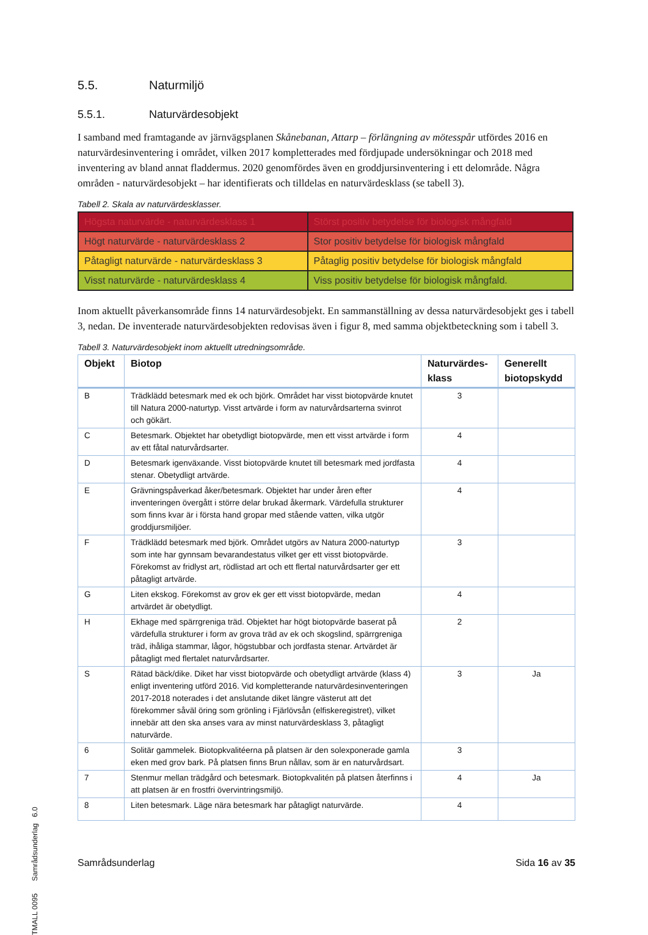5.5. Naturmiljö
5.5.1. Naturvärdesobjekt
I samband med framtagande av järnvägsplanen Skånebanan, Attarp – förlängning av mötesspår utfördes 2016 en naturvärdesinventering i området, vilken 2017 kompletterades med fördjupade undersökningar och 2018 med inventering av bland annat fladdermus. 2020 genomfördes även en groddjursinventering i ett delområde. Några områden - naturvärdesobjekt – har identifierats och tilldelas en naturvärdesklass (se tabell 3).
Tabell 2. Skala av naturvärdesklasser.
| Högsta naturvärde - naturvärdesklass 1 | Störst positiv betydelse för biologisk mångfald |
| Högt naturvärde - naturvärdesklass 2 | Stor positiv betydelse för biologisk mångfald |
| Påtagligt naturvärde - naturvärdesklass 3 | Påtaglig positiv betydelse för biologisk mångfald |
| Visst naturvärde - naturvärdesklass 4 | Viss positiv betydelse för biologisk mångfald. |
Inom aktuellt påverkansområde finns 14 naturvärdesobjekt. En sammanställning av dessa naturvärdesobjekt ges i tabell 3, nedan. De inventerade naturvärdesobjekten redovisas även i figur 8, med samma objektbeteckning som i tabell 3.
Tabell 3. Naturvärdesobjekt inom aktuellt utredningsområde.
| Objekt | Biotop | Naturvärdes-klass | Generellt biotopskydd |
| --- | --- | --- | --- |
| B | Trädklädd betesmark med ek och björk. Området har visst biotopvärde knutet till Natura 2000-naturtyp. Visst artvärde i form av naturvårdsarterna svinrot och gökärt. | 3 | |
| C | Betesmark. Objektet har obetydligt biotopvärde, men ett visst artvärde i form av ett fåtal naturvårdsarter. | 4 | |
| D | Betesmark igenväxande. Visst biotopvärde knutet till betesmark med jordfasta stenar. Obetydligt artvärde. | 4 | |
| E | Grävningspåverkad åker/betesmark. Objektet har under åren efter inventeringen övergått i större delar brukad åkermark. Värdefulla strukturer som finns kvar är i första hand gropar med stående vatten, vilka utgör groddjursmiljöer. | 4 | |
| F | Trädklädd betesmark med björk. Området utgörs av Natura 2000-naturtyp som inte har gynnsam bevarandestatus vilket ger ett visst biotopvärde. Förekomst av fridlyst art, rödlistad art och ett flertal naturvårdsarter ger ett påtagligt artvärde. | 3 | |
| G | Liten ekskog. Förekomst av grov ek ger ett visst biotopvärde, medan artvärdet är obetydligt. | 4 | |
| H | Ekhage med spärrgreniga träd. Objektet har högt biotopvärde baserat på värdefulla strukturer i form av grova träd av ek och skogslind, spärrgreniga träd, ihåliga stammar, lågor, högstubbar och jordfasta stenar. Artvärdet är påtagligt med flertalet naturvårdsarter. | 2 | |
| S | Rätad bäck/dike. Diket har visst biotopvärde och obetydligt artvärde (klass 4) enligt inventering utförd 2016. Vid kompletterande naturvärdesinventeringen 2017-2018 noterades i det anslutande diket längre västerut att det förekommer såväl öring som grönling i Fjärlövsån (elfiskeregistret), vilket innebär att den ska anses vara av minst naturvärdesklass 3, påtagligt naturvärde. | 3 | Ja |
| 6 | Solitär gammelek. Biotopkvalitéerna på platsen är den solexponerade gamla eken med grov bark. På platsen finns Brun nållav, som är en naturvårdsart. | 3 | |
| 7 | Stenmur mellan trädgård och betesmark. Biotopkvalitén på platsen återfinns i att platsen är en frostfri övervintringsmiljö. | 4 | Ja |
| 8 | Liten betesmark. Läge nära betesmark har påtagligt naturvärde. | 4 | |
TMALL 0095 Samrådsunderlag 6.0
Samrådsunderlag Sida 16 av 35